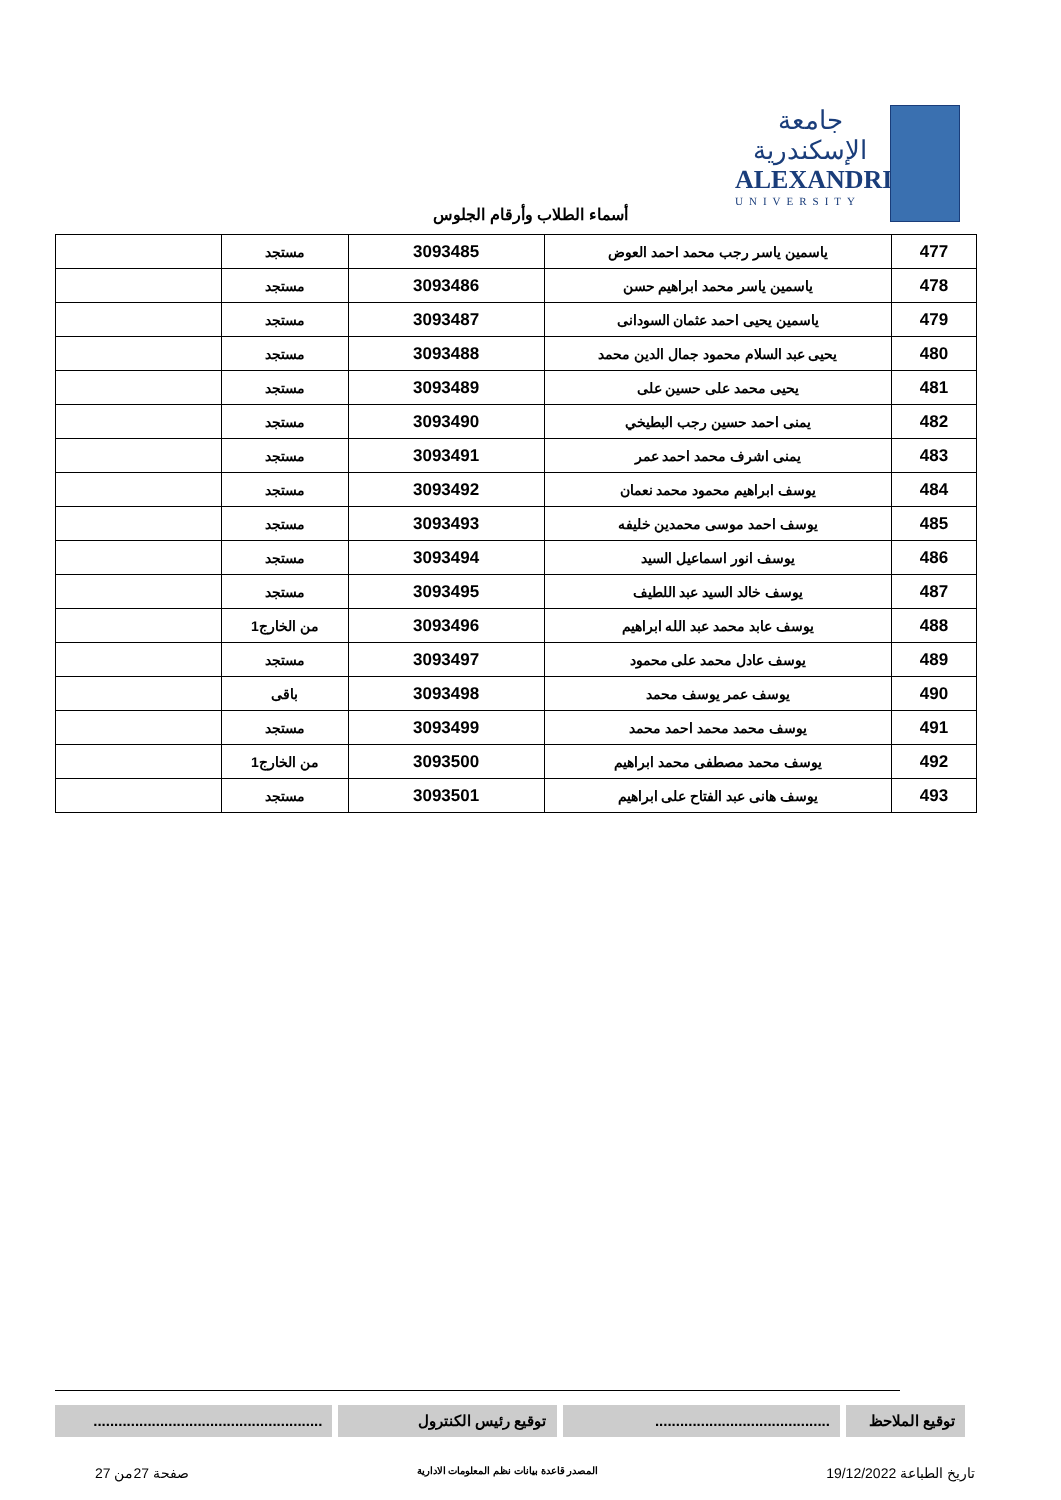جامعة الإسكندرية
ALEXANDRIA
UNIVERSITY
أسماء الطلاب وأرقام الجلوس
| 477 | ياسمين ياسر رجب محمد احمد العوض | 3093485 | مستجد | |
| 478 | ياسمين ياسر محمد ابراهيم حسن | 3093486 | مستجد | |
| 479 | ياسمين يحيى احمد عثمان السودانى | 3093487 | مستجد | |
| 480 | يحيى عبد السلام محمود جمال الدين محمد | 3093488 | مستجد | |
| 481 | يحيى محمد على حسين على | 3093489 | مستجد | |
| 482 | يمنى احمد حسين رجب البطيخي | 3093490 | مستجد | |
| 483 | يمنى اشرف محمد احمد عمر | 3093491 | مستجد | |
| 484 | يوسف ابراهيم محمود محمد نعمان | 3093492 | مستجد | |
| 485 | يوسف احمد موسى محمدين خليفه | 3093493 | مستجد | |
| 486 | يوسف انور اسماعيل السيد | 3093494 | مستجد | |
| 487 | يوسف خالد السيد عبد اللطيف | 3093495 | مستجد | |
| 488 | يوسف عابد محمد عبد الله ابراهيم | 3093496 | من الخارج1 | |
| 489 | يوسف عادل محمد على محمود | 3093497 | مستجد | |
| 490 | يوسف عمر يوسف محمد | 3093498 | باقى | |
| 491 | يوسف محمد محمد احمد محمد | 3093499 | مستجد | |
| 492 | يوسف محمد مصطفى محمد ابراهيم | 3093500 | من الخارج1 | |
| 493 | يوسف هانى عبد الفتاح على ابراهيم | 3093501 | مستجد | |
توقيع الملاحظ
..........................................
توقيع رئيس الكنترول .......................................................
تاريخ الطباعة 19/12/2022 المصدر قاعدة بيانات نظم المعلومات الادارية صفحة 27من 27